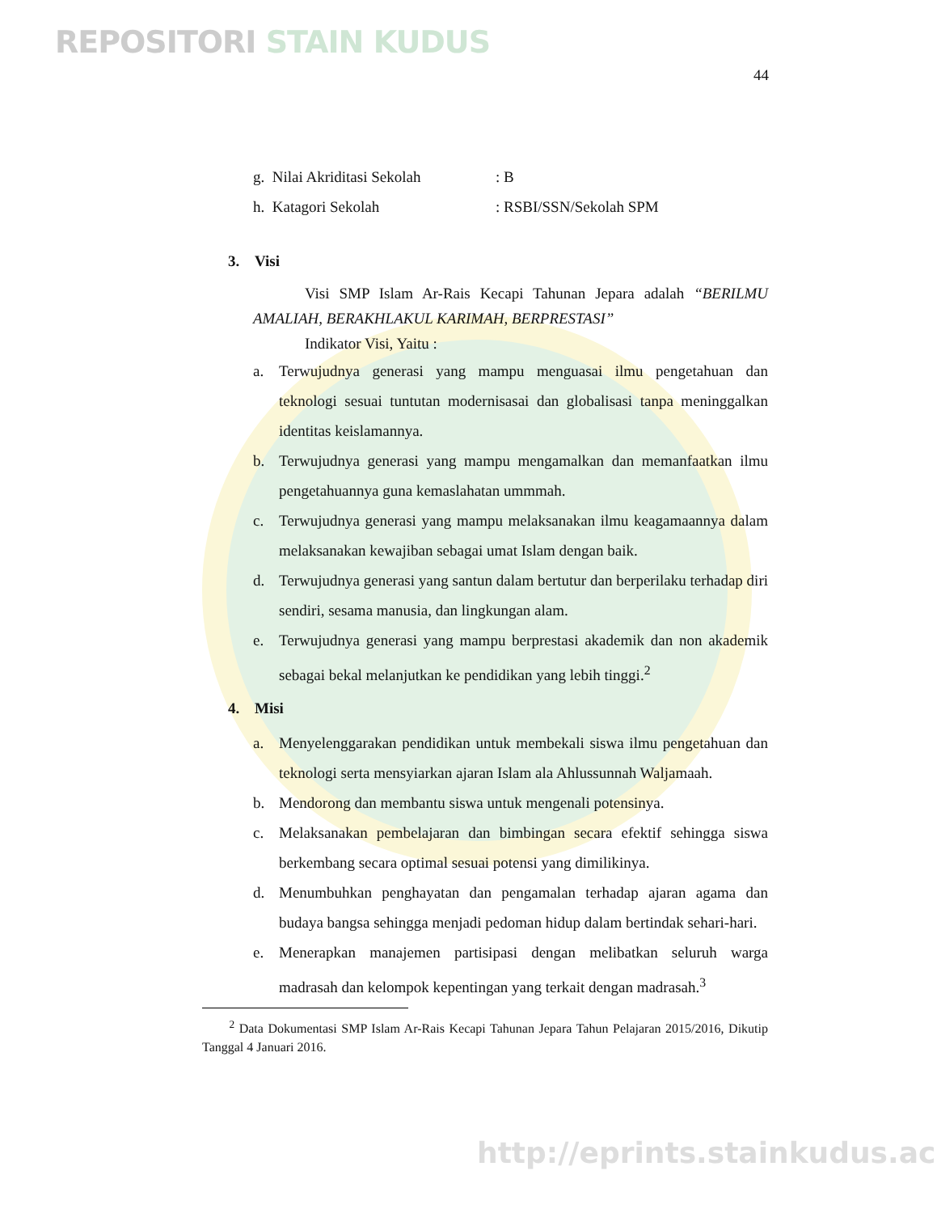REPOSITORI STAIN KUDUS
44
g. Nilai Akriditasi Sekolah: B
h. Katagori Sekolah: RSBI/SSN/Sekolah SPM
3. Visi
Visi SMP Islam Ar-Rais Kecapi Tahunan Jepara adalah “BERILMU AMALIAH, BERAKHLAKUL KARIMAH, BERPRESTASI”
Indikator Visi, Yaitu :
a. Terwujudnya generasi yang mampu menguasai ilmu pengetahuan dan teknologi sesuai tuntutan modernisasai dan globalisasi tanpa meninggalkan identitas keislamannya.
b. Terwujudnya generasi yang mampu mengamalkan dan memanfaatkan ilmu pengetahuannya guna kemaslahatan ummmah.
c. Terwujudnya generasi yang mampu melaksanakan ilmu keagamaannya dalam melaksanakan kewajiban sebagai umat Islam dengan baik.
d. Terwujudnya generasi yang santun dalam bertutur dan berperilaku terhadap diri sendiri, sesama manusia, dan lingkungan alam.
e. Terwujudnya generasi yang mampu berprestasi akademik dan non akademik sebagai bekal melanjutkan ke pendidikan yang lebih tinggi.<sup>2</sup>
4. Misi
a. Menyelenggarakan pendidikan untuk membekali siswa ilmu pengetahuan dan teknologi serta mensyiarkan ajaran Islam ala Ahlussunnah Waljamaah.
b. Mendorong dan membantu siswa untuk mengenali potensinya.
c. Melaksanakan pembelajaran dan bimbingan secara efektif sehingga siswa berkembang secara optimal sesuai potensi yang dimilikinya.
d. Menumbuhkan penghayatan dan pengamalan terhadap ajaran agama dan budaya bangsa sehingga menjadi pedoman hidup dalam bertindak sehari-hari.
e. Menerapkan manajemen partisipasi dengan melibatkan seluruh warga madrasah dan kelompok kepentingan yang terkait dengan madrasah.<sup>3</sup>
<sup>2</sup> Data Dokumentasi SMP Islam Ar-Rais Kecapi Tahunan Jepara Tahun Pelajaran 2015/2016, Dikutip Tanggal 4 Januari 2016.
http://eprints.stainkudus.ac.id